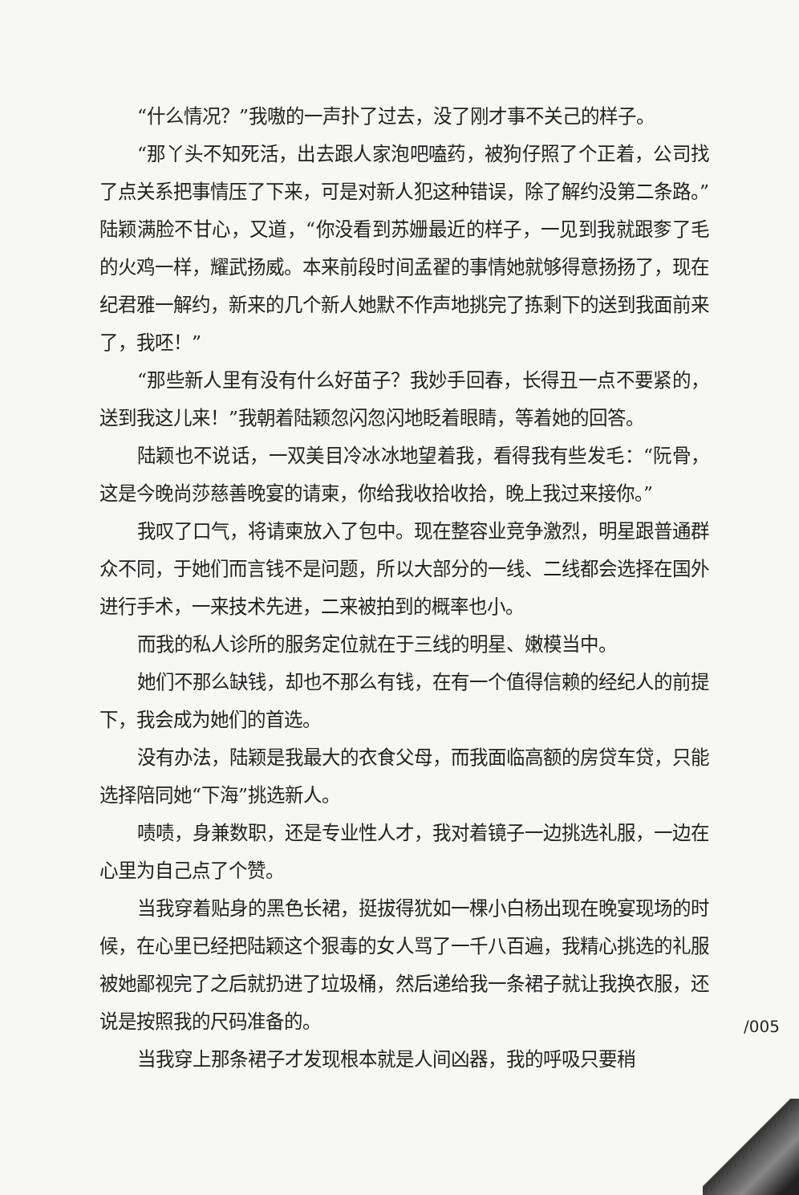“什么情况？”我嗷的一声扑了过去，没了刚才事不关己的样子。
“那丫头不知死活，出去跟人家泡吧嗑药，被狗仔照了个正着，公司找了点关系把事情压了下来，可是对新人犯这种错误，除了解约没第二条路。”陆颖满脸不甘心，又道，“你没看到苏姗最近的样子，一见到我就跟奓了毛的火鸡一样，耀武扬威。本来前段时间孟翟的事情她就够得意扬扬了，现在纪君雅一解约，新来的几个新人她默不作声地挑完了拣剩下的送到我面前来了，我呸！”
“那些新人里有没有什么好苗子？我妙手回春，长得丑一点不要紧的，送到我这儿来！”我朝着陆颖忽闪忽闪地眨着眼睛，等着她的回答。
陆颖也不说话，一双美目冷冰冰地望着我，看得我有些发毛：“阮骨，这是今晚尚莎慈善晚宴的请柬，你给我收拾收拾，晚上我过来接你。”
我叹了口气，将请柬放入了包中。现在整容业竞争激烈，明星跟普通群众不同，于她们而言钱不是问题，所以大部分的一线、二线都会选择在国外进行手术，一来技术先进，二来被拍到的概率也小。
而我的私人诊所的服务定位就在于三线的明星、嫩模当中。
她们不那么缺钱，却也不那么有钱，在有一个值得信赖的经纪人的前提下，我会成为她们的首选。
没有办法，陆颖是我最大的衣食父母，而我面临高额的房贷车贷，只能选择陪同她“下海”挑选新人。
啧啧，身兼数职，还是专业性人才，我对着镜子一边挑选礼服，一边在心里为自己点了个赞。
当我穿着贴身的黑色长裙，挺拔得犹如一棵小白杨出现在晚宴现场的时候，在心里已经把陆颖这个狠毒的女人骂了一千八百遍，我精心挑选的礼服被她鄙视完了之后就扔进了垃圾桶，然后递给我一条裙子就让我换衣服，还说是按照我的尺码准备的。
/005
当我穿上那条裙子才发现根本就是人间凶器，我的呼吸只要稍